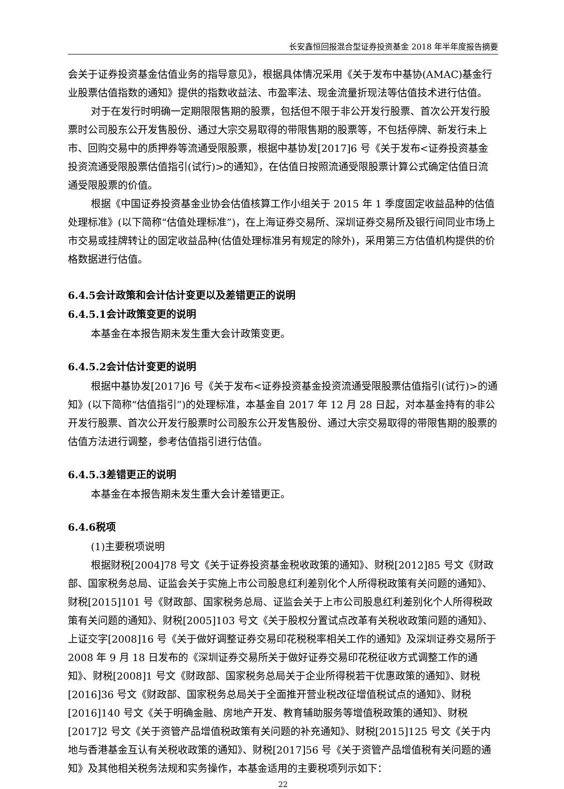长安鑫恒回报混合型证券投资基金 2018 年半年度报告摘要
会关于证券投资基金估值业务的指导意见》，根据具体情况采用《关于发布中基协(AMAC)基金行业股票估值指数的通知》提供的指数收益法、市盈率法、现金流量折现法等估值技术进行估值。
对于在发行时明确一定期限限售期的股票，包括但不限于非公开发行股票、首次公开发行股票时公司股东公开发售股份、通过大宗交易取得的带限售期的股票等，不包括停牌、新发行未上市、回购交易中的质押券等流通受限股票，根据中基协发[2017]6 号《关于发布<证券投资基金投资流通受限股票估值指引(试行)>的通知》，在估值日按照流通受限股票计算公式确定估值日流通受限股票的价值。
根据《中国证券投资基金业协会估值核算工作小组关于 2015 年 1 季度固定收益品种的估值处理标准》(以下简称“估值处理标准”)，在上海证券交易所、深圳证券交易所及银行间同业市场上市交易或挂牌转让的固定收益品种(估值处理标准另有规定的除外)，采用第三方估值机构提供的价格数据进行估值。
6.4.5会计政策和会计估计变更以及差错更正的说明
6.4.5.1会计政策变更的说明
本基金在本报告期未发生重大会计政策变更。
6.4.5.2会计估计变更的说明
根据中基协发[2017]6 号《关于发布<证券投资基金投资流通受限股票估值指引(试行)>的通知》(以下简称“估值指引”)的处理标准，本基金自 2017 年 12 月 28 日起，对本基金持有的非公开发行股票、首次公开发行股票时公司股东公开发售股份、通过大宗交易取得的带限售期的股票的估值方法进行调整，参考估值指引进行估值。
6.4.5.3差错更正的说明
本基金在本报告期未发生重大会计差错更正。
6.4.6税项
(1)主要税项说明
根据财税[2004]78 号文《关于证券投资基金税收政策的通知》、财税[2012]85 号文《财政部、国家税务总局、证监会关于实施上市公司股息红利差别化个人所得税政策有关问题的通知》、财税[2015]101 号《财政部、国家税务总局、证监会关于上市公司股息红利差别化个人所得税政策有关问题的通知》、财税[2005]103 号文《关于股权分置试点改革有关税收政策问题的通知》、上证交字[2008]16 号《关于做好调整证券交易印花税税率相关工作的通知》及深圳证券交易所于 2008 年 9 月 18 日发布的《深圳证券交易所关于做好证券交易印花税征收方式调整工作的通知》、财税[2008]1 号文《财政部、国家税务总局关于企业所得税若干优惠政策的通知》、财税[2016]36 号文《财政部、国家税务总局关于全面推开营业税改征增值税试点的通知》、财税[2016]140 号文《关于明确金融、房地产开发、教育辅助服务等增值税政策的通知》、财税[2017]2 号文《关于资管产品增值税政策有关问题的补充通知》、财税[2015]125 号文《关于内地与香港基金互认有关税收政策的通知》、财税[2017]56 号《关于资管产品增值税有关问题的通知》及其他相关税务法规和实务操作，本基金适用的主要税项列示如下：
22